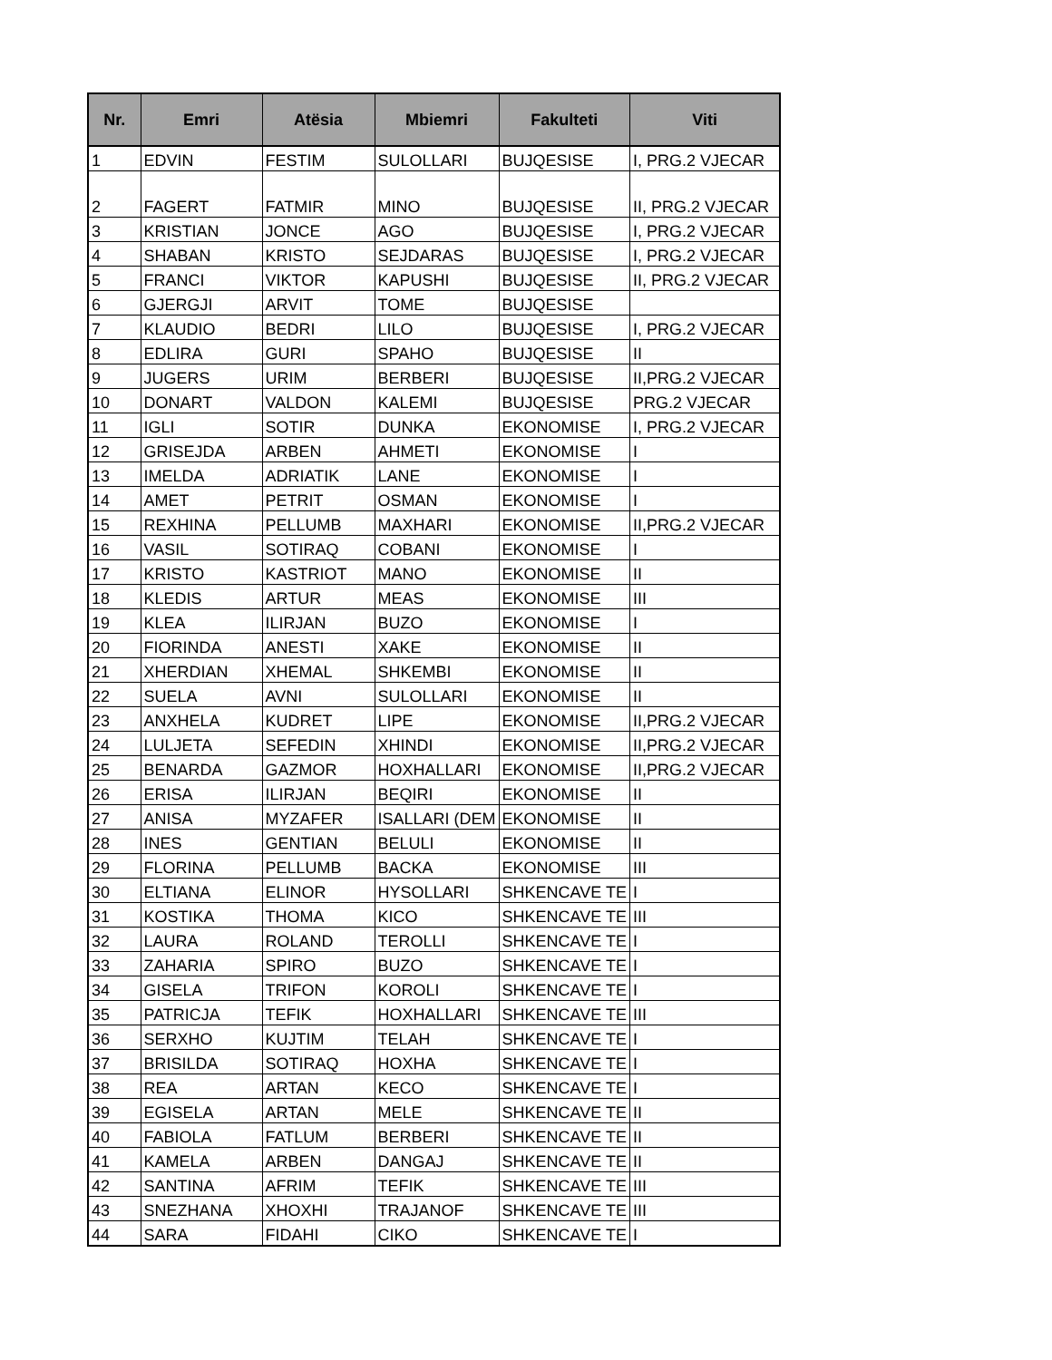| Nr. | Emri | Atësia | Mbiemri | Fakulteti | Viti |
| --- | --- | --- | --- | --- | --- |
| 1 | EDVIN | FESTIM | SULOLLARI | BUJQESISE | I, PRG.2 VJECAR |
| 2 | FAGERT | FATMIR | MINO | BUJQESISE | II, PRG.2 VJECAR |
| 3 | KRISTIAN | JONCE | AGO | BUJQESISE | I, PRG.2 VJECAR |
| 4 | SHABAN | KRISTO | SEJDARAS | BUJQESISE | I, PRG.2 VJECAR |
| 5 | FRANCI | VIKTOR | KAPUSHI | BUJQESISE | II, PRG.2 VJECAR |
| 6 | GJERGJI | ARVIT | TOME | BUJQESISE | |
| 7 | KLAUDIO | BEDRI | LILO | BUJQESISE | I, PRG.2 VJECAR |
| 8 | EDLIRA | GURI | SPAHO | BUJQESISE | II |
| 9 | JUGERS | URIM | BERBERI | BUJQESISE | II,PRG.2 VJECAR |
| 10 | DONART | VALDON | KALEMI | BUJQESISE | PRG.2 VJECAR |
| 11 | IGLI | SOTIR | DUNKA | EKONOMISE | I, PRG.2 VJECAR |
| 12 | GRISEJDA | ARBEN | AHMETI | EKONOMISE | I |
| 13 | IMELDA | ADRIATIK | LANE | EKONOMISE | I |
| 14 | AMET | PETRIT | OSMAN | EKONOMISE | I |
| 15 | REXHINA | PELLUMB | MAXHARI | EKONOMISE | II,PRG.2 VJECAR |
| 16 | VASIL | SOTIRAQ | COBANI | EKONOMISE | I |
| 17 | KRISTO | KASTRIOT | MANO | EKONOMISE | II |
| 18 | KLEDIS | ARTUR | MEAS | EKONOMISE | III |
| 19 | KLEA | ILIRJAN | BUZO | EKONOMISE | I |
| 20 | FIORINDA | ANESTI | XAKE | EKONOMISE | II |
| 21 | XHERDIAN | XHEMAL | SHKEMBI | EKONOMISE | II |
| 22 | SUELA | AVNI | SULOLLARI | EKONOMISE | II |
| 23 | ANXHELA | KUDRET | LIPE | EKONOMISE | II,PRG.2 VJECAR |
| 24 | LULJETA | SEFEDIN | XHINDI | EKONOMISE | II,PRG.2 VJECAR |
| 25 | BENARDA | GAZMOR | HOXHALLARI | EKONOMISE | II,PRG.2 VJECAR |
| 26 | ERISA | ILIRJAN | BEQIRI | EKONOMISE | II |
| 27 | ANISA | MYZAFER | ISALLARI (DEM | EKONOMISE | II |
| 28 | INES | GENTIAN | BELULI | EKONOMISE | II |
| 29 | FLORINA | PELLUMB | BACKA | EKONOMISE | III |
| 30 | ELTIANA | ELINOR | HYSOLLARI | SHKENCAVE TE | I |
| 31 | KOSTIKA | THOMA | KICO | SHKENCAVE TE | III |
| 32 | LAURA | ROLAND | TEROLLI | SHKENCAVE TE | I |
| 33 | ZAHARIA | SPIRO | BUZO | SHKENCAVE TE | I |
| 34 | GISELA | TRIFON | KOROLI | SHKENCAVE TE | I |
| 35 | PATRICJA | TEFIK | HOXHALLARI | SHKENCAVE TE | III |
| 36 | SERXHO | KUJTIM | TELAH | SHKENCAVE TE | I |
| 37 | BRISILDA | SOTIRAQ | HOXHA | SHKENCAVE TE | I |
| 38 | REA | ARTAN | KECO | SHKENCAVE TE | I |
| 39 | EGISELA | ARTAN | MELE | SHKENCAVE TE | II |
| 40 | FABIOLA | FATLUM | BERBERI | SHKENCAVE TE | II |
| 41 | KAMELA | ARBEN | DANGAJ | SHKENCAVE TE | II |
| 42 | SANTINA | AFRIM | TEFIK | SHKENCAVE TE | III |
| 43 | SNEZHANA | XHOXHI | TRAJANOF | SHKENCAVE TE | III |
| 44 | SARA | FIDAHI | CIKO | SHKENCAVE TE | I |